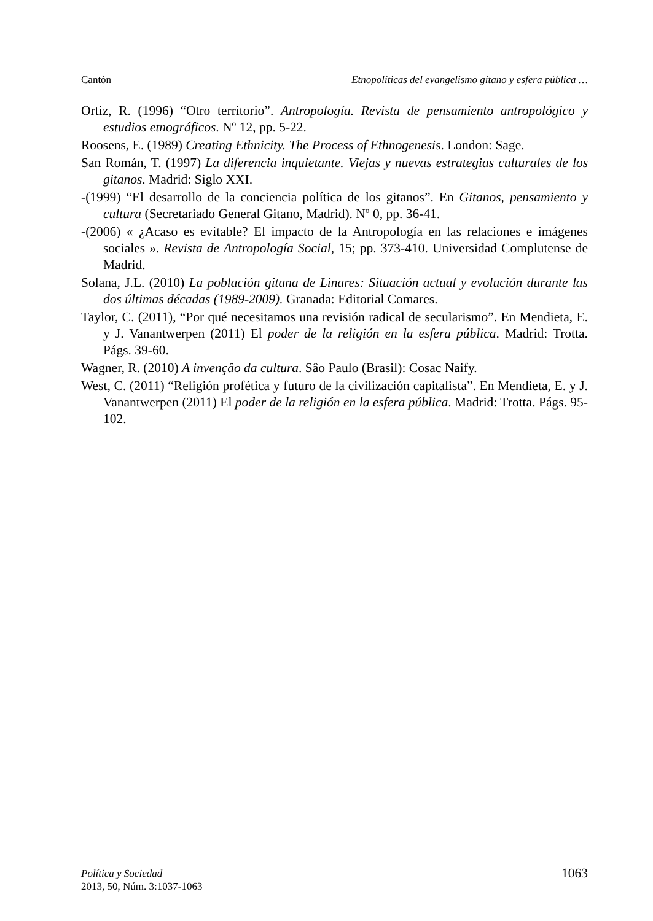Cantón Etnopolíticas del evangelismo gitano y esfera pública …
Ortiz, R. (1996) “Otro territorio”. Antropología. Revista de pensamiento antropológico y estudios etnográficos. Nº 12, pp. 5-22.
Roosens, E. (1989) Creating Ethnicity. The Process of Ethnogenesis. London: Sage.
San Román, T. (1997) La diferencia inquietante. Viejas y nuevas estrategias culturales de los gitanos. Madrid: Siglo XXI.
-(1999) “El desarrollo de la conciencia política de los gitanos”. En Gitanos, pensamiento y cultura (Secretariado General Gitano, Madrid). Nº 0, pp. 36-41.
-(2006) « ¿Acaso es evitable? El impacto de la Antropología en las relaciones e imágenes sociales ». Revista de Antropología Social, 15; pp. 373-410. Universidad Complutense de Madrid.
Solana, J.L. (2010) La población gitana de Linares: Situación actual y evolución durante las dos últimas décadas (1989-2009). Granada: Editorial Comares.
Taylor, C. (2011), “Por qué necesitamos una revisión radical de secularismo”. En Mendieta, E. y J. Vanantwerpen (2011) El poder de la religión en la esfera pública. Madrid: Trotta. Págs. 39-60.
Wagner, R. (2010) A invençâo da cultura. Sâo Paulo (Brasil): Cosac Naify.
West, C. (2011) “Religión profética y futuro de la civilización capitalista”. En Mendieta, E. y J. Vanantwerpen (2011) El poder de la religión en la esfera pública. Madrid: Trotta. Págs. 95-102.
Política y Sociedad
2013, 50, Núm. 3:1037-1063
1063